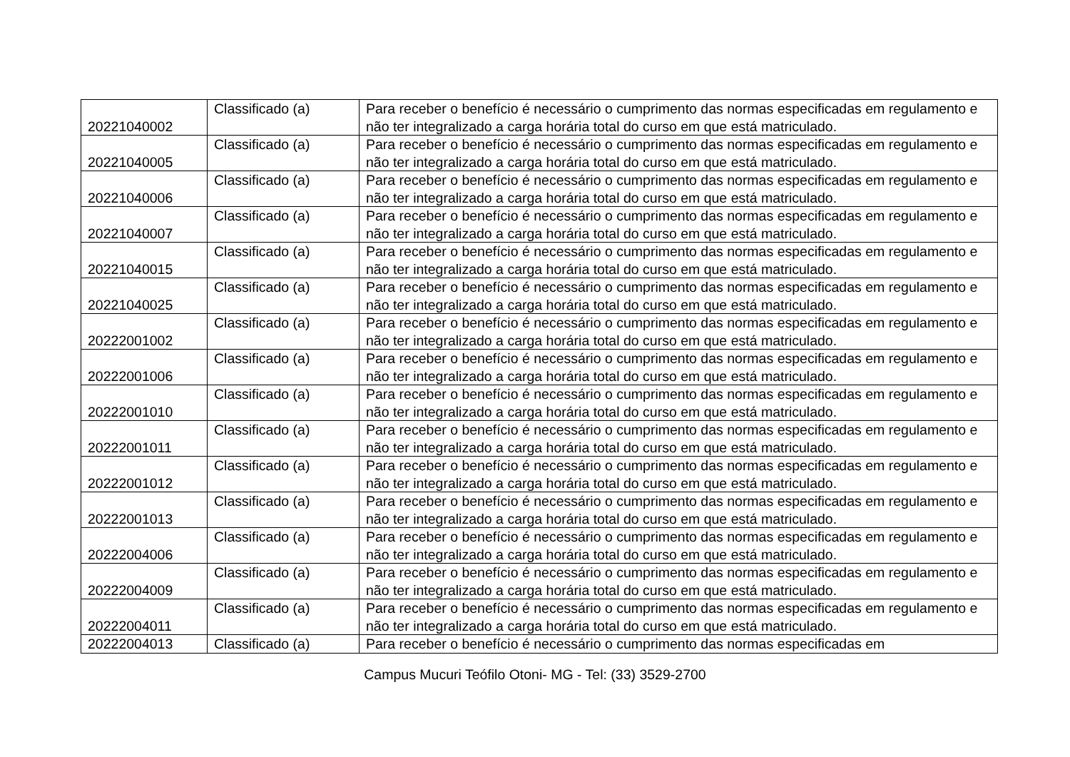| 20221040002 | Classificado (a) | Para receber o benefício é necessário o cumprimento das normas especificadas em regulamento e não ter integralizado a carga horária total do curso em que está matriculado. |
| 20221040005 | Classificado (a) | Para receber o benefício é necessário o cumprimento das normas especificadas em regulamento e não ter integralizado a carga horária total do curso em que está matriculado. |
| 20221040006 | Classificado (a) | Para receber o benefício é necessário o cumprimento das normas especificadas em regulamento e não ter integralizado a carga horária total do curso em que está matriculado. |
| 20221040007 | Classificado (a) | Para receber o benefício é necessário o cumprimento das normas especificadas em regulamento e não ter integralizado a carga horária total do curso em que está matriculado. |
| 20221040015 | Classificado (a) | Para receber o benefício é necessário o cumprimento das normas especificadas em regulamento e não ter integralizado a carga horária total do curso em que está matriculado. |
| 20221040025 | Classificado (a) | Para receber o benefício é necessário o cumprimento das normas especificadas em regulamento e não ter integralizado a carga horária total do curso em que está matriculado. |
| 20222001002 | Classificado (a) | Para receber o benefício é necessário o cumprimento das normas especificadas em regulamento e não ter integralizado a carga horária total do curso em que está matriculado. |
| 20222001006 | Classificado (a) | Para receber o benefício é necessário o cumprimento das normas especificadas em regulamento e não ter integralizado a carga horária total do curso em que está matriculado. |
| 20222001010 | Classificado (a) | Para receber o benefício é necessário o cumprimento das normas especificadas em regulamento e não ter integralizado a carga horária total do curso em que está matriculado. |
| 20222001011 | Classificado (a) | Para receber o benefício é necessário o cumprimento das normas especificadas em regulamento e não ter integralizado a carga horária total do curso em que está matriculado. |
| 20222001012 | Classificado (a) | Para receber o benefício é necessário o cumprimento das normas especificadas em regulamento e não ter integralizado a carga horária total do curso em que está matriculado. |
| 20222001013 | Classificado (a) | Para receber o benefício é necessário o cumprimento das normas especificadas em regulamento e não ter integralizado a carga horária total do curso em que está matriculado. |
| 20222004006 | Classificado (a) | Para receber o benefício é necessário o cumprimento das normas especificadas em regulamento e não ter integralizado a carga horária total do curso em que está matriculado. |
| 20222004009 | Classificado (a) | Para receber o benefício é necessário o cumprimento das normas especificadas em regulamento e não ter integralizado a carga horária total do curso em que está matriculado. |
| 20222004011 | Classificado (a) | Para receber o benefício é necessário o cumprimento das normas especificadas em regulamento e não ter integralizado a carga horária total do curso em que está matriculado. |
| 20222004013 | Classificado (a) | Para receber o benefício é necessário o cumprimento das normas especificadas em |
Campus Mucuri Teófilo Otoni- MG - Tel: (33) 3529-2700